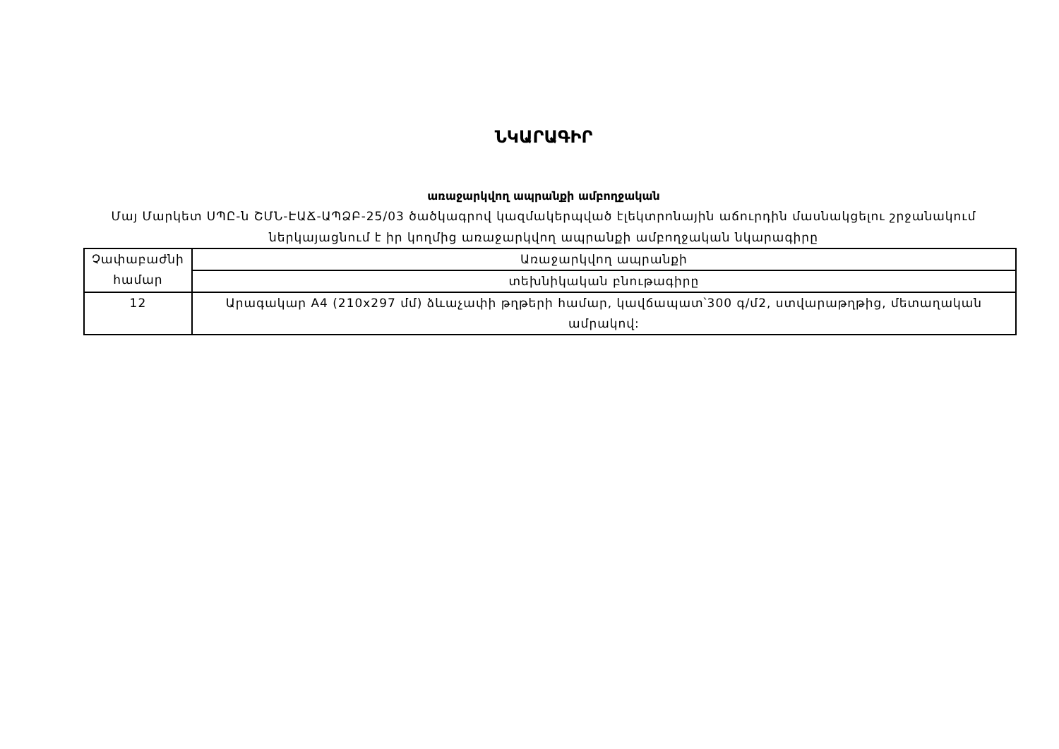ՆԿԱՐԱԳԻՐ
առաջարկվող ապրանքի ամբողջական
Մայ Մարկետ ՍՊԸ-ն ՇՄՆ-ԷԱՃ-ԱՊՁԲ-25/03 ծածկագրով կազմակերպված էլեկտրոնային աճուրդին մասնակցելու շրջանակում ներկայացնում է իր կողմից առաջարկվող ապրանքի ամբողջական նկարագիրը
| Չափաբաժնի համար | Առաջարկվող ապրանքի |
| | տեխնիկական բնութագիրը |
| 12 | Արագակար A4 (210x297 մմ) ձևաչափի թղթերի համար, կավճապատ՝300 գ/մ2, ստվարաթղթից, մետաղական ամրակով: |